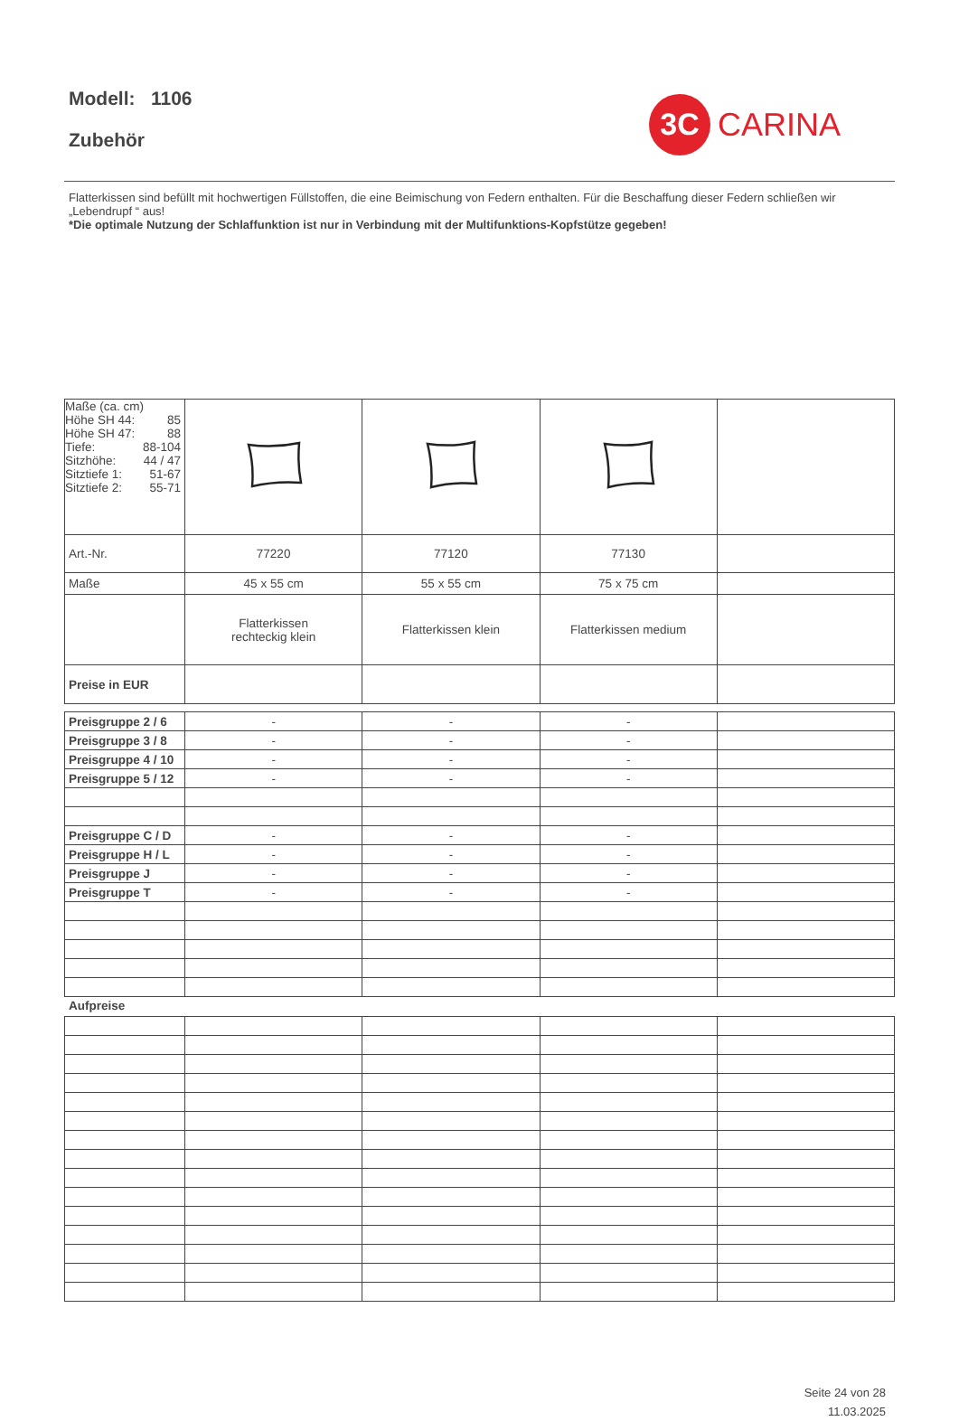Modell: 1106
Zubehör
3C
CARINA
Flatterkissen sind befüllt mit hochwertigen Füllstoffen, die eine Beimischung von Federn enthalten. Für die Beschaffung dieser Federn schließen wir „Lebendrupf “ aus!
*Die optimale Nutzung der Schlaffunktion ist nur in Verbindung mit der Multifunktions-Kopfstütze gegeben!
| Maße (ca. cm) Höhe SH 44: 85 Höhe SH 47: 88 Tiefe: 88-104 Sitzhöhe: 44 / 47 Sitztiefe 1: 51-67 Sitztiefe 2: 55-71 | | | | |
| Art.-Nr. | 77220 | 77120 | 77130 | |
| Maße | 45 x 55 cm | 55 x 55 cm | 75 x 75 cm | |
| | Flatterkissen rechteckig klein | Flatterkissen klein | Flatterkissen medium | |
| Preise in EUR | | | | |
| Preisgruppe 2 / 6 | - | - | - | |
| Preisgruppe 3 / 8 | - | - | - | |
| Preisgruppe 4 / 10 | - | - | - | |
| Preisgruppe 5 / 12 | - | - | - | |
| Preisgruppe C / D | - | - | - | |
| Preisgruppe H / L | - | - | - | |
| Preisgruppe J | - | - | - | |
| Preisgruppe T | - | - | - | |
Aufpreise
Seite 24 von 28
11.03.2025